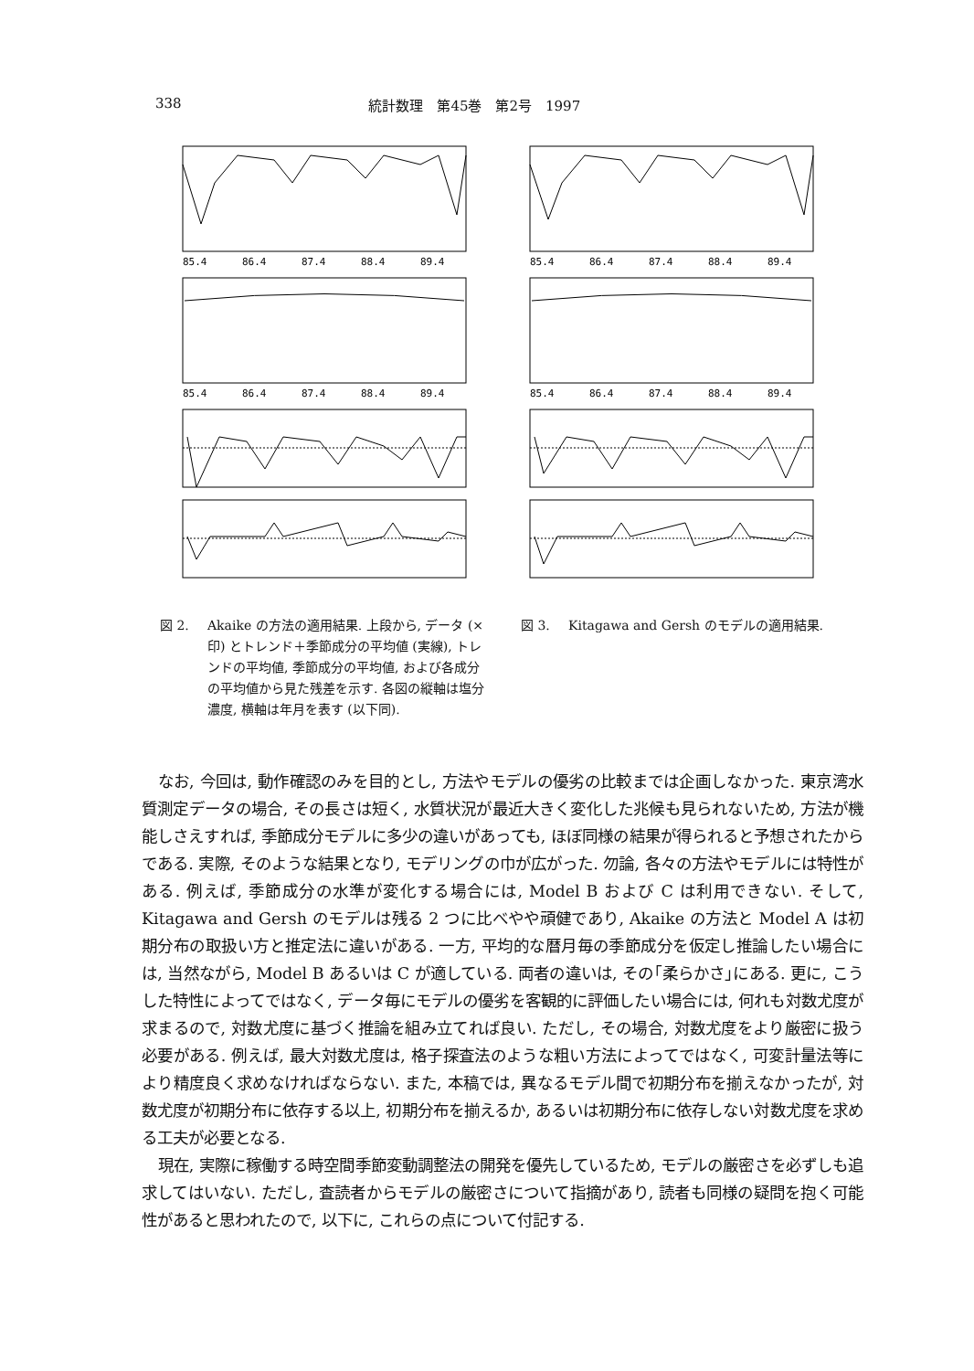338 統計数理　第45巻　第2号　1997
85.4
86.4
87.4
88.4
89.4
85.4
86.4
87.4
88.4
89.4
85.4
86.4
87.4
88.4
89.4
85.4
86.4
87.4
88.4
89.4
図 2. Akaike の方法の適用結果. 上段から, データ (×印) とトレンド＋季節成分の平均値 (実線), トレンドの平均値, 季節成分の平均値, および各成分の平均値から見た残差を示す. 各図の縦軸は塩分濃度, 横軸は年月を表す (以下同).
図 3. Kitagawa and Gersh のモデルの適用結果.
なお, 今回は, 動作確認のみを目的とし, 方法やモデルの優劣の比較までは企画しなかった. 東京湾水質測定データの場合, その長さは短く, 水質状況が最近大きく変化した兆候も見られないため, 方法が機能しさえすれば, 季節成分モデルに多少の違いがあっても, ほぼ同様の結果が得られると予想されたからである. 実際, そのような結果となり, モデリングの巾が広がった. 勿論, 各々の方法やモデルには特性がある. 例えば, 季節成分の水準が変化する場合には, Model B および C は利用できない. そして, Kitagawa and Gersh のモデルは残る 2 つに比べやや頑健であり, Akaike の方法と Model A は初期分布の取扱い方と推定法に違いがある. 一方, 平均的な暦月毎の季節成分を仮定し推論したい場合には, 当然ながら, Model B あるいは C が適している. 両者の違いは, その｢柔らかさ｣にある. 更に, こうした特性によってではなく, データ毎にモデルの優劣を客観的に評価したい場合には, 何れも対数尤度が求まるので, 対数尤度に基づく推論を組み立てれば良い. ただし, その場合, 対数尤度をより厳密に扱う必要がある. 例えば, 最大対数尤度は, 格子探査法のような粗い方法によってではなく, 可変計量法等により精度良く求めなければならない. また, 本稿では, 異なるモデル間で初期分布を揃えなかったが, 対数尤度が初期分布に依存する以上, 初期分布を揃えるか, あるいは初期分布に依存しない対数尤度を求める工夫が必要となる.
現在, 実際に稼働する時空間季節変動調整法の開発を優先しているため, モデルの厳密さを必ずしも追求してはいない. ただし, 査読者からモデルの厳密さについて指摘があり, 読者も同様の疑問を抱く可能性があると思われたので, 以下に, これらの点について付記する.